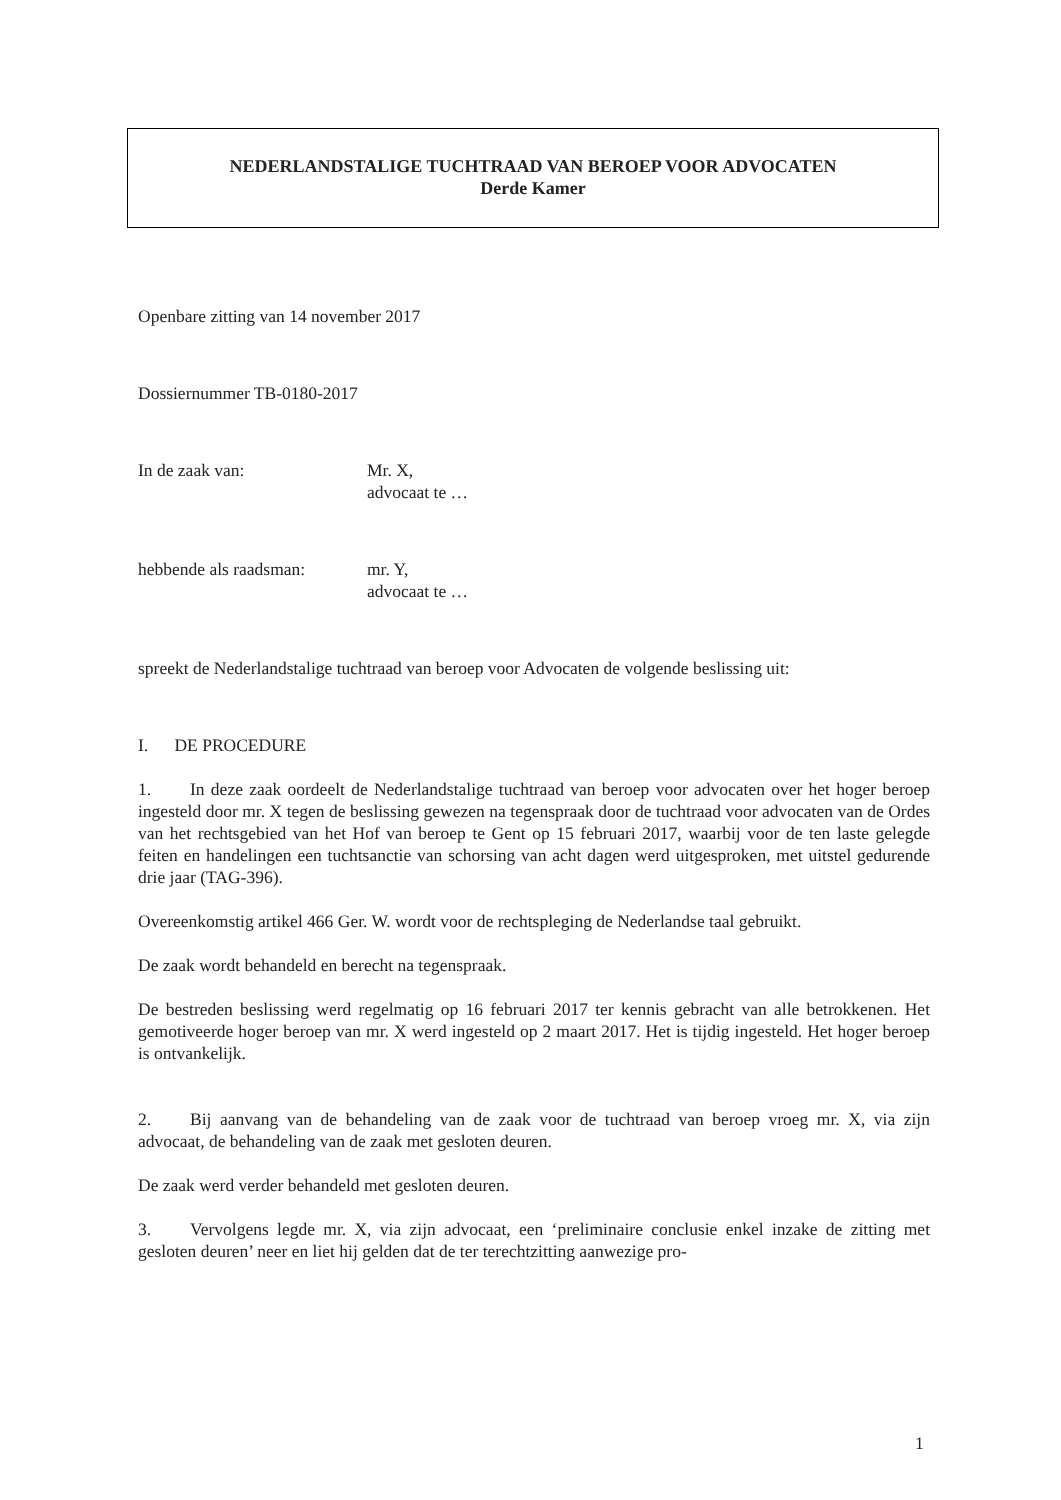NEDERLANDSTALIGE TUCHTRAAD VAN BEROEP VOOR ADVOCATEN
Derde Kamer
Openbare zitting van 14 november 2017
Dossiernummer TB-0180-2017
In de zaak van: Mr. X,
advocaat te …
hebbende als raadsman:
mr. Y,
advocaat te …
spreekt de Nederlandstalige tuchtraad van beroep voor Advocaten de volgende beslissing uit:
I. DE PROCEDURE
1. In deze zaak oordeelt de Nederlandstalige tuchtraad van beroep voor advocaten over het hoger beroep ingesteld door mr. X tegen de beslissing gewezen na tegenspraak door de tuchtraad voor advocaten van de Ordes van het rechtsgebied van het Hof van beroep te Gent op 15 februari 2017, waarbij voor de ten laste gelegde feiten en handelingen een tuchtsanctie van schorsing van acht dagen werd uitgesproken, met uitstel gedurende drie jaar (TAG-396).
Overeenkomstig artikel 466 Ger. W. wordt voor de rechtspleging de Nederlandse taal gebruikt.
De zaak wordt behandeld en berecht na tegenspraak.
De bestreden beslissing werd regelmatig op 16 februari 2017 ter kennis gebracht van alle betrokkenen. Het gemotiveerde hoger beroep van mr. X werd ingesteld op 2 maart 2017. Het is tijdig ingesteld. Het hoger beroep is ontvankelijk.
2. Bij aanvang van de behandeling van de zaak voor de tuchtraad van beroep vroeg mr. X, via zijn advocaat, de behandeling van de zaak met gesloten deuren.
De zaak werd verder behandeld met gesloten deuren.
3. Vervolgens legde mr. X, via zijn advocaat, een ‘preliminaire conclusie enkel inzake de zitting met gesloten deuren’ neer en liet hij gelden dat de ter terechtzitting aanwezige pro-
1